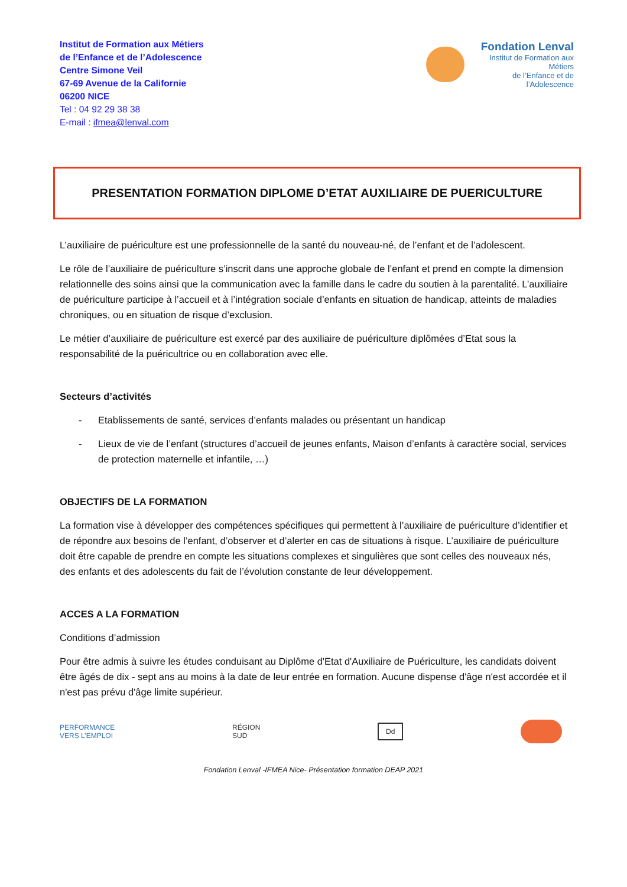Institut de Formation aux Métiers
de l’Enfance et de l’Adolescence
Centre Simone Veil
67-69 Avenue de la Californie
06200 NICE
Tel : 04 92 29 38 38
E-mail : ifmea@lenval.com
Fondation Lenval
Institut de Formation aux Métiers
de l’Enfance et de l’Adolescence
PRESENTATION FORMATION DIPLOME D’ETAT AUXILIAIRE DE PUERICULTURE
L’auxiliaire de puériculture est une professionnelle de la santé du nouveau-né, de l’enfant et de l’adolescent.
Le rôle de l’auxiliaire de puériculture s’inscrit dans une approche globale de l’enfant et prend en compte la dimension relationnelle des soins ainsi que la communication avec la famille dans le cadre du soutien à la parentalité. L’auxiliaire de puériculture participe à l’accueil et à l’intégration sociale d’enfants en situation de handicap, atteints de maladies chroniques, ou en situation de risque d’exclusion.
Le métier d’auxiliaire de puériculture est exercé par des auxiliaire de puériculture diplômées d’Etat sous la responsabilité de la puéricultrice ou en collaboration avec elle.
Secteurs d’activités
- Etablissements de santé, services d’enfants malades ou présentant un handicap
- Lieux de vie de l’enfant (structures d’accueil de jeunes enfants, Maison d’enfants à caractère social, services de protection maternelle et infantile, …)
OBJECTIFS DE LA FORMATION
La formation vise à développer des compétences spécifiques qui permettent à l’auxiliaire de puériculture d’identifier et de répondre aux besoins de l’enfant, d’observer et d’alerter en cas de situations à risque. L’auxiliaire de puériculture doit être capable de prendre en compte les situations complexes et singulières que sont celles des nouveaux nés, des enfants et des adolescents du fait de l’évolution constante de leur développement.
ACCES A LA FORMATION
Conditions d’admission
Pour être admis à suivre les études conduisant au Diplôme d'Etat d'Auxiliaire de Puériculture, les candidats doivent être âgés de dix - sept ans au moins à la date de leur entrée en formation. Aucune dispense d'âge n'est accordée et il n'est pas prévu d'âge limite supérieur.
PERFORMANCE
VERS L’EMPLOI
RÉGION
SUD
Dd
Fondation Lenval -IFMEA Nice- Présentation formation DEAP 2021